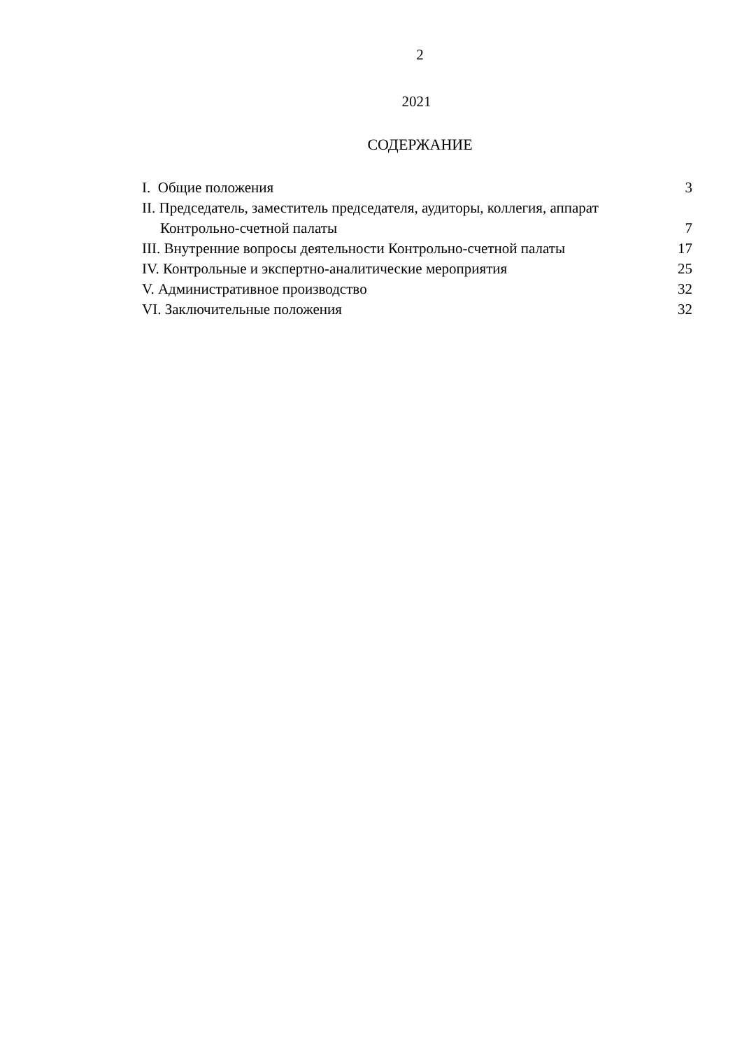2
2021
СОДЕРЖАНИЕ
I. Общие положения 3
II. Председатель, заместитель председателя, аудиторы, коллегия, аппарат
Контрольно-счетной палаты 7
III. Внутренние вопросы деятельности Контрольно-счетной палаты 17
IV. Контрольные и экспертно-аналитические мероприятия 25
V. Административное производство 32
VI. Заключительные положения 32